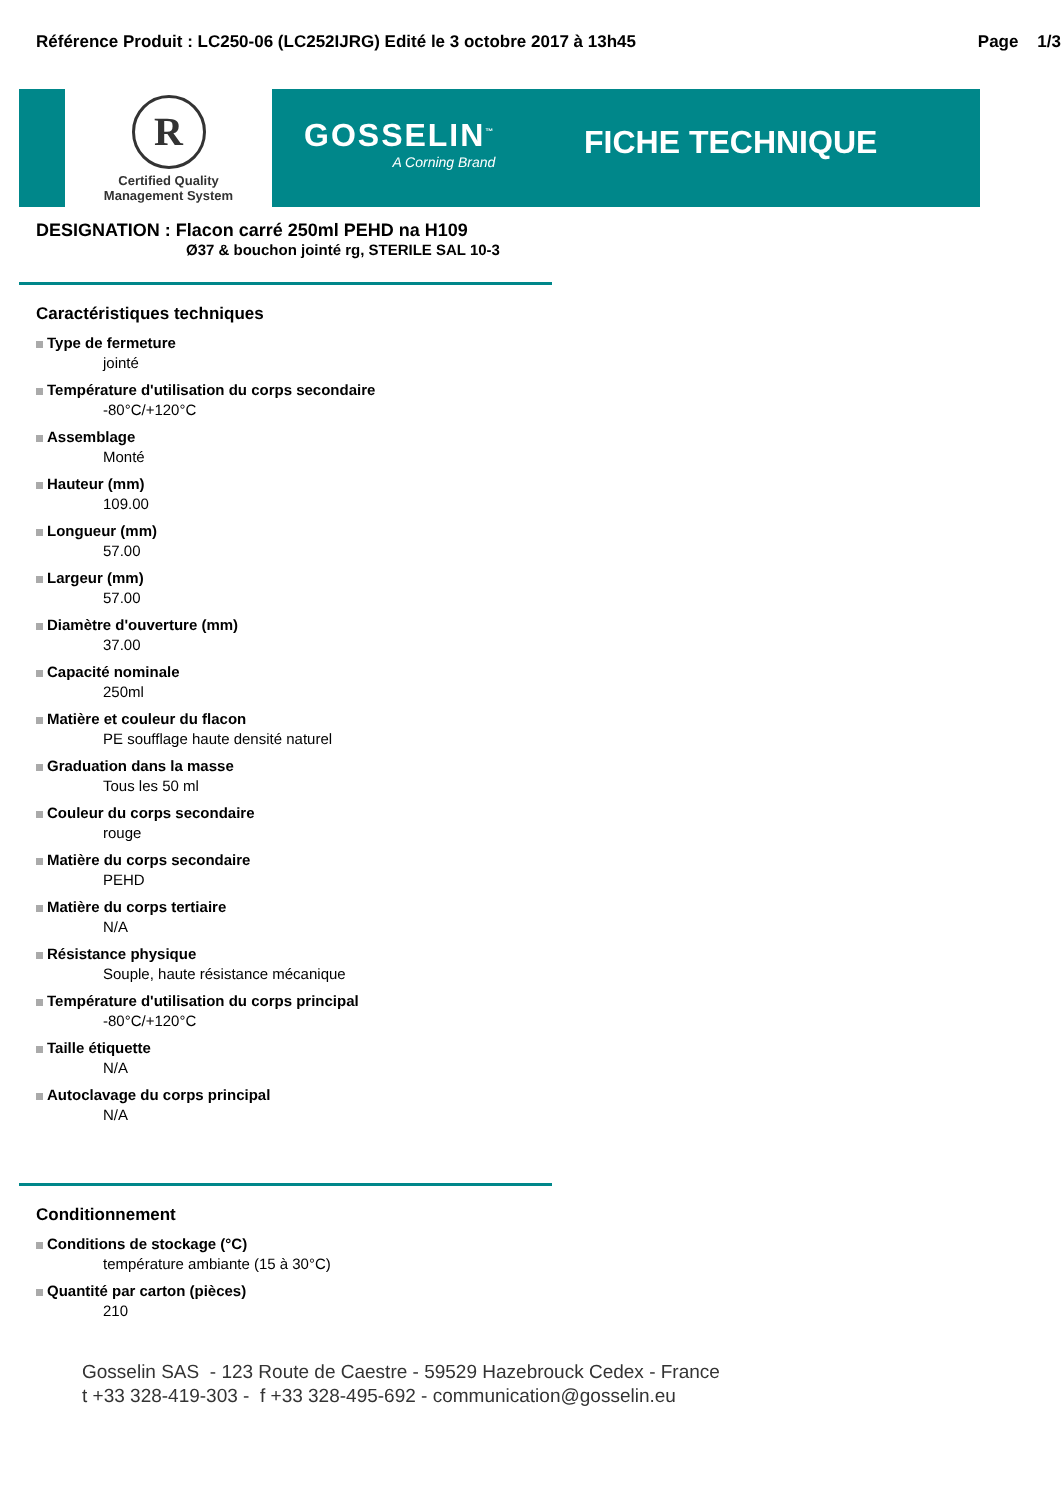Référence Produit : LC250-06 (LC252IJRG) Edité le 3 octobre 2017 à 13h45 Page 1/3
R
Certified Quality
Management System
GOSSELIN<sup>™</sup>
A Corning Brand
FICHE TECHNIQUE
DESIGNATION : Flacon carré 250ml PEHD na H109
Ø37 & bouchon jointé rg, STERILE SAL 10-3
Caractéristiques techniques
Type de fermeture
jointé
Température d'utilisation du corps secondaire
-80°C/+120°C
Assemblage
Monté
Hauteur (mm)
109.00
Longueur (mm)
57.00
Largeur (mm)
57.00
Diamètre d'ouverture (mm)
37.00
Capacité nominale
250ml
Matière et couleur du flacon
PE soufflage haute densité naturel
Graduation dans la masse
Tous les 50 ml
Couleur du corps secondaire
rouge
Matière du corps secondaire
PEHD
Matière du corps tertiaire
N/A
Résistance physique
Souple, haute résistance mécanique
Température d'utilisation du corps principal
-80°C/+120°C
Taille étiquette
N/A
Autoclavage du corps principal
N/A
Conditionnement
Conditions de stockage (°C)
température ambiante (15 à 30°C)
Quantité par carton (pièces)
210
Gosselin SAS - 123 Route de Caestre - 59529 Hazebrouck Cedex - France
t +33 328-419-303 - f +33 328-495-692 - communication@gosselin.eu